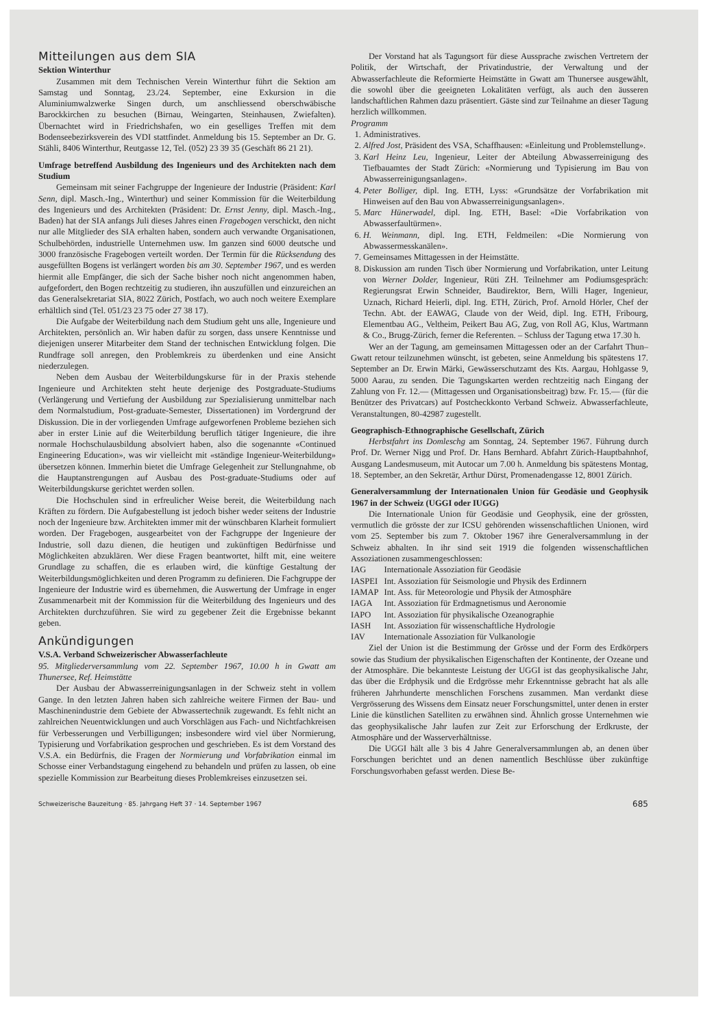Mitteilungen aus dem SIA
Sektion Winterthur
Zusammen mit dem Technischen Verein Winterthur führt die Sektion am Samstag und Sonntag, 23./24. September, eine Exkursion in die Aluminiumwalzwerke Singen durch, um anschliessend oberschwäbische Barockkirchen zu besuchen (Birnau, Weingarten, Steinhausen, Zwiefalten). Übernachtet wird in Friedrichshafen, wo ein geselliges Treffen mit dem Bodenseebezirksverein des VDI stattfindet. Anmeldung bis 15. September an Dr. G. Stähli, 8406 Winterthur, Reutgasse 12, Tel. (052) 23 39 35 (Geschäft 86 21 21).
Umfrage betreffend Ausbildung des Ingenieurs und des Architekten nach dem Studium
Gemeinsam mit seiner Fachgruppe der Ingenieure der Industrie (Präsident: Karl Senn, dipl. Masch.-Ing., Winterthur) und seiner Kommission für die Weiterbildung des Ingenieurs und des Architekten (Präsident: Dr. Ernst Jenny, dipl. Masch.-Ing., Baden) hat der SIA anfangs Juli dieses Jahres einen Fragebogen verschickt, den nicht nur alle Mitglieder des SIA erhalten haben, sondern auch verwandte Organisationen, Schulbehörden, industrielle Unternehmen usw. Im ganzen sind 6000 deutsche und 3000 französische Fragebogen verteilt worden. Der Termin für die Rücksendung des ausgefüllten Bogens ist verlängert worden bis am 30. September 1967, und es werden hiermit alle Empfänger, die sich der Sache bisher noch nicht angenommen haben, aufgefordert, den Bogen rechtzeitig zu studieren, ihn auszufüllen und einzureichen an das Generalsekretariat SIA, 8022 Zürich, Postfach, wo auch noch weitere Exemplare erhältlich sind (Tel. 051/23 23 75 oder 27 38 17).
Die Aufgabe der Weiterbildung nach dem Studium geht uns alle, Ingenieure und Architekten, persönlich an. Wir haben dafür zu sorgen, dass unsere Kenntnisse und diejenigen unserer Mitarbeiter dem Stand der technischen Entwicklung folgen. Die Rundfrage soll anregen, den Problemkreis zu überdenken und eine Ansicht niederzulegen.
Neben dem Ausbau der Weiterbildungskurse für in der Praxis stehende Ingenieure und Architekten steht heute derjenige des Postgraduate-Studiums (Verlängerung und Vertiefung der Ausbildung zur Spezialisierung unmittelbar nach dem Normalstudium, Post-graduate-Semester, Dissertationen) im Vordergrund der Diskussion. Die in der vorliegenden Umfrage aufgeworfenen Probleme beziehen sich aber in erster Linie auf die Weiterbildung beruflich tätiger Ingenieure, die ihre normale Hochschulausbildung absolviert haben, also die sogenannte «Continued Engineering Education», was wir vielleicht mit «ständige Ingenieur-Weiterbildung» übersetzen können. Immerhin bietet die Umfrage Gelegenheit zur Stellungnahme, ob die Hauptanstrengungen auf Ausbau des Post-graduate-Studiums oder auf Weiterbildungskurse gerichtet werden sollen.
Die Hochschulen sind in erfreulicher Weise bereit, die Weiterbildung nach Kräften zu fördern. Die Aufgabestellung ist jedoch bisher weder seitens der Industrie noch der Ingenieure bzw. Architekten immer mit der wünschbaren Klarheit formuliert worden. Der Fragebogen, ausgearbeitet von der Fachgruppe der Ingenieure der Industrie, soll dazu dienen, die heutigen und zukünftigen Bedürfnisse und Möglichkeiten abzuklären. Wer diese Fragen beantwortet, hilft mit, eine weitere Grundlage zu schaffen, die es erlauben wird, die künftige Gestaltung der Weiterbildungsmöglichkeiten und deren Programm zu definieren. Die Fachgruppe der Ingenieure der Industrie wird es übernehmen, die Auswertung der Umfrage in enger Zusammenarbeit mit der Kommission für die Weiterbildung des Ingenieurs und des Architekten durchzuführen. Sie wird zu gegebener Zeit die Ergebnisse bekannt geben.
Ankündigungen
V.S.A. Verband Schweizerischer Abwasserfachleute
95. Mitgliederversammlung vom 22. September 1967, 10.00 h in Gwatt am Thunersee, Ref. Heimstätte
Der Ausbau der Abwasserreinigungsanlagen in der Schweiz steht in vollem Gange. In den letzten Jahren haben sich zahlreiche weitere Firmen der Bau- und Maschinenindustrie dem Gebiete der Abwassertechnik zugewandt. Es fehlt nicht an zahlreichen Neuentwicklungen und auch Vorschlägen aus Fach- und Nichtfachkreisen für Verbesserungen und Verbilligungen; insbesondere wird viel über Normierung, Typisierung und Vorfabrikation gesprochen und geschrieben. Es ist dem Vorstand des V.S.A. ein Bedürfnis, die Fragen der Normierung und Vorfabrikation einmal im Schosse einer Verbandstagung eingehend zu behandeln und prüfen zu lassen, ob eine spezielle Kommission zur Bearbeitung dieses Problemkreises einzusetzen sei.
Der Vorstand hat als Tagungsort für diese Aussprache zwischen Vertretern der Politik, der Wirtschaft, der Privatindustrie, der Verwaltung und der Abwasserfachleute die Reformierte Heimstätte in Gwatt am Thunersee ausgewählt, die sowohl über die geeigneten Lokalitäten verfügt, als auch den äusseren landschaftlichen Rahmen dazu präsentiert. Gäste sind zur Teilnahme an dieser Tagung herzlich willkommen.
Programm
1. Administratives.
2. Alfred Jost, Präsident des VSA, Schaffhausen: «Einleitung und Problemstellung».
3. Karl Heinz Leu, Ingenieur, Leiter der Abteilung Abwasserreinigung des Tiefbauamtes der Stadt Zürich: «Normierung und Typisierung im Bau von Abwasserreinigungsanlagen».
4. Peter Bolliger, dipl. Ing. ETH, Lyss: «Grundsätze der Vorfabrikation mit Hinweisen auf den Bau von Abwasserreinigungsanlagen».
5. Marc Hünerwadel, dipl. Ing. ETH, Basel: «Die Vorfabrikation von Abwasserfaultürmen».
6. H. Weinmann, dipl. Ing. ETH, Feldmeilen: «Die Normierung von Abwassermesskanälen».
7. Gemeinsames Mittagessen in der Heimstätte.
8. Diskussion am runden Tisch über Normierung und Vorfabrikation, unter Leitung von Werner Dolder, Ingenieur, Rüti ZH. Teilnehmer am Podiumsgespräch: Regierungsrat Erwin Schneider, Baudirektor, Bern, Willi Hager, Ingenieur, Uznach, Richard Heierli, dipl. Ing. ETH, Zürich, Prof. Arnold Hörler, Chef der Techn. Abt. der EAWAG, Claude von der Weid, dipl. Ing. ETH, Fribourg, Elementbau AG., Veltheim, Peikert Bau AG, Zug, von Roll AG, Klus, Wartmann & Co., Brugg-Zürich, ferner die Referenten. – Schluss der Tagung etwa 17.30 h.
Wer an der Tagung, am gemeinsamen Mittagessen oder an der Carfahrt Thun–Gwatt retour teilzunehmen wünscht, ist gebeten, seine Anmeldung bis spätestens 17. September an Dr. Erwin Märki, Gewässerschutzamt des Kts. Aargau, Hohlgasse 9, 5000 Aarau, zu senden. Die Tagungskarten werden rechtzeitig nach Eingang der Zahlung von Fr. 12.— (Mittagessen und Organisationsbeitrag) bzw. Fr. 15.— (für die Benützer des Privatcars) auf Postcheckkonto Verband Schweiz. Abwasserfachleute, Veranstaltungen, 80-42987 zugestellt.
Geographisch-Ethnographische Gesellschaft, Zürich
Herbstfahrt ins Domleschg am Sonntag, 24. September 1967. Führung durch Prof. Dr. Werner Nigg und Prof. Dr. Hans Bernhard. Abfahrt Zürich-Hauptbahnhof, Ausgang Landesmuseum, mit Autocar um 7.00 h. Anmeldung bis spätestens Montag, 18. September, an den Sekretär, Arthur Dürst, Promenadengasse 12, 8001 Zürich.
Generalversammlung der Internationalen Union für Geodäsie und Geophysik 1967 in der Schweiz (UGGI oder IUGG)
Die Internationale Union für Geodäsie und Geophysik, eine der grössten, vermutlich die grösste der zur ICSU gehörenden wissenschaftlichen Unionen, wird vom 25. September bis zum 7. Oktober 1967 ihre Generalversammlung in der Schweiz abhalten. In ihr sind seit 1919 die folgenden wissenschaftlichen Assoziationen zusammengeschlossen:
| IAG | Internationale Assoziation für Geodäsie |
| IASPEI | Int. Assoziation für Seismologie und Physik des Erdinnern |
| IAMAP | Int. Ass. für Meteorologie und Physik der Atmosphäre |
| IAGA | Int. Assoziation für Erdmagnetismus und Aeronomie |
| IAPO | Int. Assoziation für physikalische Ozeanographie |
| IASH | Int. Assoziation für wissenschaftliche Hydrologie |
| IAV | Internationale Assoziation für Vulkanologie |
Ziel der Union ist die Bestimmung der Grösse und der Form des Erdkörpers sowie das Studium der physikalischen Eigenschaften der Kontinente, der Ozeane und der Atmosphäre. Die bekannteste Leistung der UGGI ist das geophysikalische Jahr, das über die Erdphysik und die Erdgrösse mehr Erkenntnisse gebracht hat als alle früheren Jahrhunderte menschlichen Forschens zusammen. Man verdankt diese Vergrösserung des Wissens dem Einsatz neuer Forschungsmittel, unter denen in erster Linie die künstlichen Satelliten zu erwähnen sind. Ähnlich grosse Unternehmen wie das geophysikalische Jahr laufen zur Zeit zur Erforschung der Erdkruste, der Atmosphäre und der Wasserverhältnisse.
Die UGGI hält alle 3 bis 4 Jahre Generalversammlungen ab, an denen über Forschungen berichtet und an denen namentlich Beschlüsse über zukünftige Forschungsvorhaben gefasst werden. Diese Be-
Schweizerische Bauzeitung · 85. Jahrgang Heft 37 · 14. September 1967 685